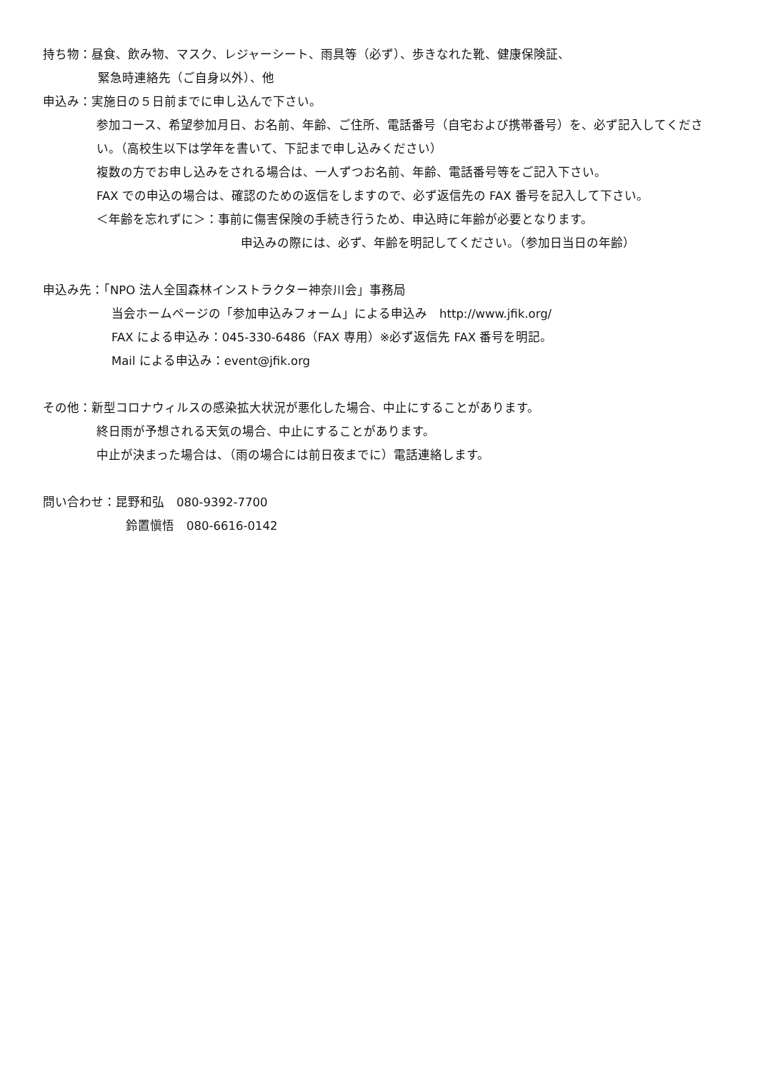持ち物：昼食、飲み物、マスク、レジャーシート、雨具等（必ず）、歩きなれた靴、健康保険証、
緊急時連絡先（ご自身以外）、他
申込み：実施日の５日前までに申し込んで下さい。
参加コース、希望参加月日、お名前、年齢、ご住所、電話番号（自宅および携帯番号）を、必ず記入してください。（高校生以下は学年を書いて、下記まで申し込みください）
複数の方でお申し込みをされる場合は、一人ずつお名前、年齢、電話番号等をご記入下さい。
FAX での申込の場合は、確認のための返信をしますので、必ず返信先の FAX 番号を記入して下さい。
＜年齢を忘れずに＞：事前に傷害保険の手続き行うため、申込時に年齢が必要となります。
申込みの際には、必ず、年齢を明記してください。（参加日当日の年齢）
申込み先：「NPO 法人全国森林インストラクター神奈川会」事務局
当会ホームページの「参加申込みフォーム」による申込み　http://www.jfik.org/
FAX による申込み：045-330-6486（FAX 専用）※必ず返信先 FAX 番号を明記。
Mail による申込み：event@jfik.org
その他：新型コロナウィルスの感染拡大状況が悪化した場合、中止にすることがあります。
終日雨が予想される天気の場合、中止にすることがあります。
中止が決まった場合は、（雨の場合には前日夜までに）電話連絡します。
問い合わせ：昆野和弘　080-9392-7700
鈴置愼悟　080-6616-0142